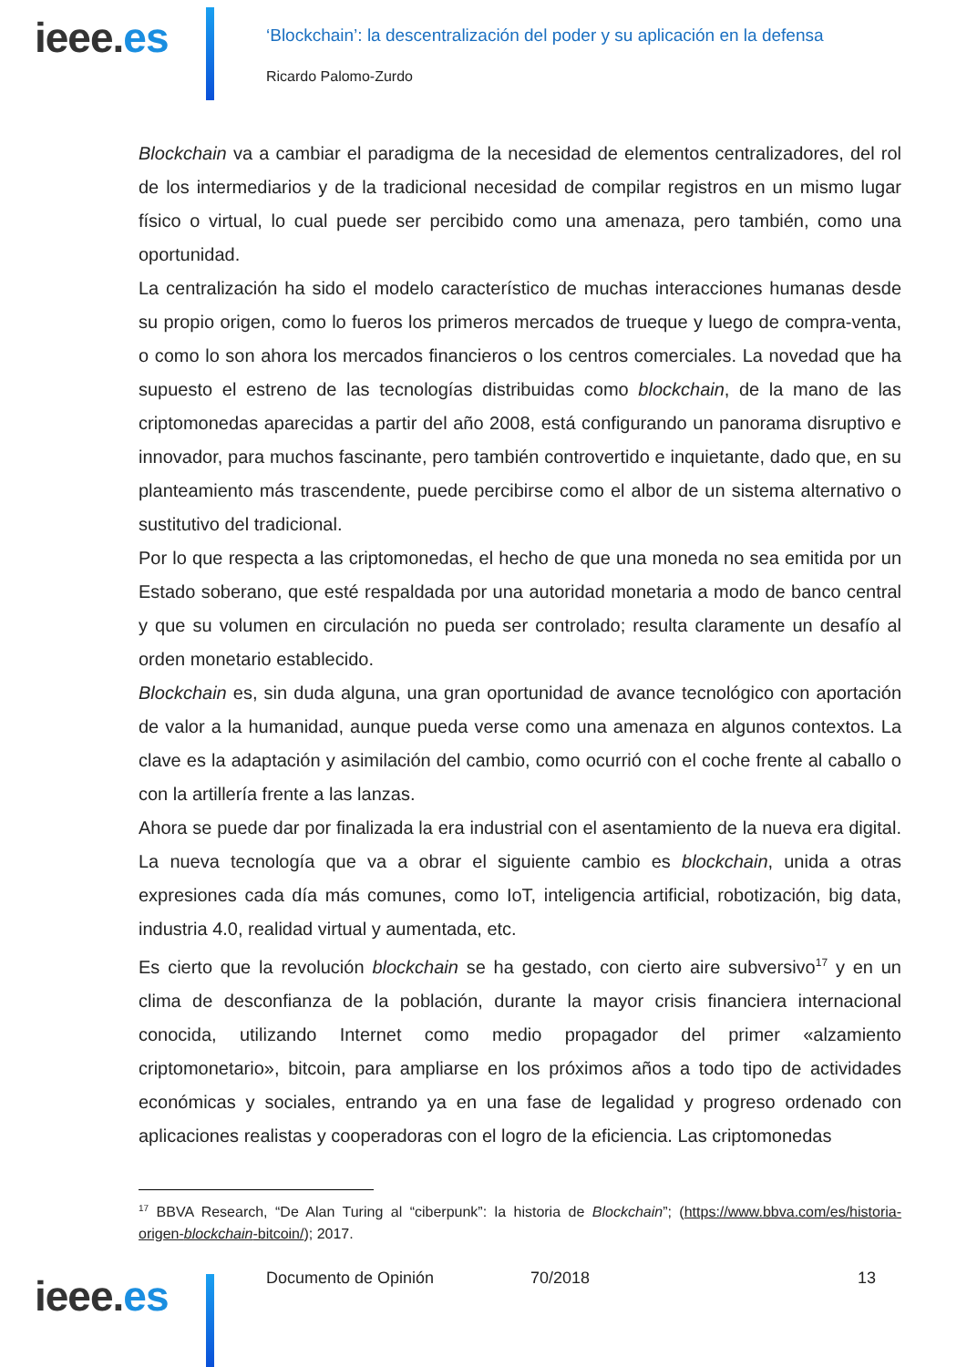ieee.es
‘Blockchain’: la descentralización del poder y su aplicación en la defensa
Ricardo Palomo-Zurdo
Blockchain va a cambiar el paradigma de la necesidad de elementos centralizadores, del rol de los intermediarios y de la tradicional necesidad de compilar registros en un mismo lugar físico o virtual, lo cual puede ser percibido como una amenaza, pero también, como una oportunidad.
La centralización ha sido el modelo característico de muchas interacciones humanas desde su propio origen, como lo fueros los primeros mercados de trueque y luego de compra-venta, o como lo son ahora los mercados financieros o los centros comerciales. La novedad que ha supuesto el estreno de las tecnologías distribuidas como blockchain, de la mano de las criptomonedas aparecidas a partir del año 2008, está configurando un panorama disruptivo e innovador, para muchos fascinante, pero también controvertido e inquietante, dado que, en su planteamiento más trascendente, puede percibirse como el albor de un sistema alternativo o sustitutivo del tradicional.
Por lo que respecta a las criptomonedas, el hecho de que una moneda no sea emitida por un Estado soberano, que esté respaldada por una autoridad monetaria a modo de banco central y que su volumen en circulación no pueda ser controlado; resulta claramente un desafío al orden monetario establecido.
Blockchain es, sin duda alguna, una gran oportunidad de avance tecnológico con aportación de valor a la humanidad, aunque pueda verse como una amenaza en algunos contextos. La clave es la adaptación y asimilación del cambio, como ocurrió con el coche frente al caballo o con la artillería frente a las lanzas.
Ahora se puede dar por finalizada la era industrial con el asentamiento de la nueva era digital. La nueva tecnología que va a obrar el siguiente cambio es blockchain, unida a otras expresiones cada día más comunes, como IoT, inteligencia artificial, robotización, big data, industria 4.0, realidad virtual y aumentada, etc.
Es cierto que la revolución blockchain se ha gestado, con cierto aire subversivo<sup>17</sup> y en un clima de desconfianza de la población, durante la mayor crisis financiera internacional conocida, utilizando Internet como medio propagador del primer «alzamiento criptomonetario», bitcoin, para ampliarse en los próximos años a todo tipo de actividades económicas y sociales, entrando ya en una fase de legalidad y progreso ordenado con aplicaciones realistas y cooperadoras con el logro de la eficiencia. Las criptomonedas
<sup>17</sup> BBVA Research, “De Alan Turing al “ciberpunk”: la historia de Blockchain”; (https://www.bbva.com/es/historia-origen-blockchain-bitcoin/); 2017.
Documento de Opinión 70/2018 13
ieee.es